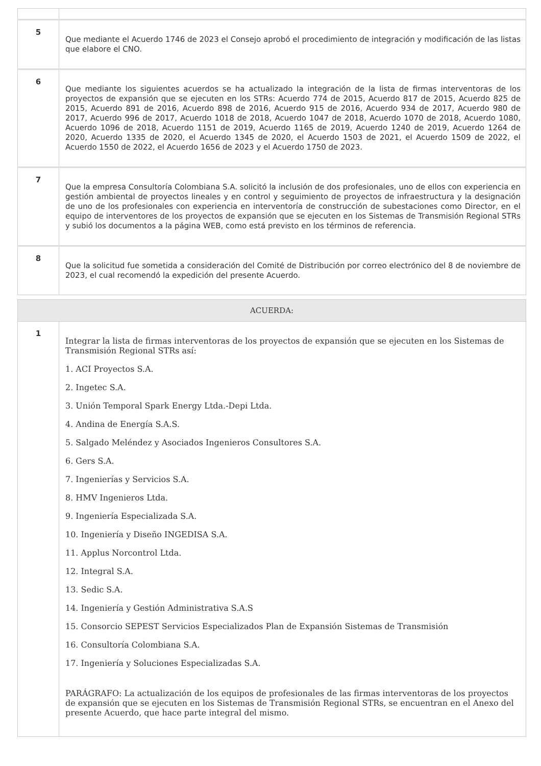| 5 | Que mediante el Acuerdo 1746 de 2023 el Consejo aprobó el procedimiento de integración y modificación de las listas que elabore el CNO. |
| 6 | Que mediante los siguientes acuerdos se ha actualizado la integración de la lista de firmas interventoras de los proyectos de expansión que se ejecuten en los STRs: Acuerdo 774 de 2015, Acuerdo 817 de 2015, Acuerdo 825 de 2015, Acuerdo 891 de 2016, Acuerdo 898 de 2016, Acuerdo 915 de 2016, Acuerdo 934 de 2017, Acuerdo 980 de 2017, Acuerdo 996 de 2017, Acuerdo 1018 de 2018, Acuerdo 1047 de 2018, Acuerdo 1070 de 2018, Acuerdo 1080, Acuerdo 1096 de 2018, Acuerdo 1151 de 2019, Acuerdo 1165 de 2019, Acuerdo 1240 de 2019, Acuerdo 1264 de 2020, Acuerdo 1335 de 2020, el Acuerdo 1345 de 2020, el Acuerdo 1503 de 2021, el Acuerdo 1509 de 2022, el Acuerdo 1550 de 2022, el Acuerdo 1656 de 2023 y el Acuerdo 1750 de 2023. |
| 7 | Que la empresa Consultoría Colombiana S.A. solicitó la inclusión de dos profesionales, uno de ellos con experiencia en gestión ambiental de proyectos lineales y en control y seguimiento de proyectos de infraestructura y la designación de uno de los profesionales con experiencia en interventoría de construcción de subestaciones como Director, en el equipo de interventores de los proyectos de expansión que se ejecuten en los Sistemas de Transmisión Regional STRs y subió los documentos a la página WEB, como está previsto en los términos de referencia. |
| 8 | Que la solicitud fue sometida a consideración del Comité de Distribución por correo electrónico del 8 de noviembre de 2023, el cual recomendó la expedición del presente Acuerdo. |
| ACUERDA: | |
| 1 | Integrar la lista de firmas interventoras de los proyectos de expansión que se ejecuten en los Sistemas de Transmisión Regional STRs así: 1. ACI Proyectos S.A. 2. Ingetec S.A. 3. Unión Temporal Spark Energy Ltda.-Depi Ltda. 4. Andina de Energía S.A.S. 5. Salgado Meléndez y Asociados Ingenieros Consultores S.A. 6. Gers S.A. 7. Ingenierías y Servicios S.A. 8. HMV Ingenieros Ltda. 9. Ingeniería Especializada S.A. 10. Ingeniería y Diseño INGEDISA S.A. 11. Applus Norcontrol Ltda. 12. Integral S.A. 13. Sedic S.A. 14. Ingeniería y Gestión Administrativa S.A.S 15. Consorcio SEPEST Servicios Especializados Plan de Expansión Sistemas de Transmisión 16. Consultoría Colombiana S.A. 17. Ingeniería y Soluciones Especializadas S.A. PARÁGRAFO: La actualización de los equipos de profesionales de las firmas interventoras de los proyectos de expansión que se ejecuten en los Sistemas de Transmisión Regional STRs, se encuentran en el Anexo del presente Acuerdo, que hace parte integral del mismo. |